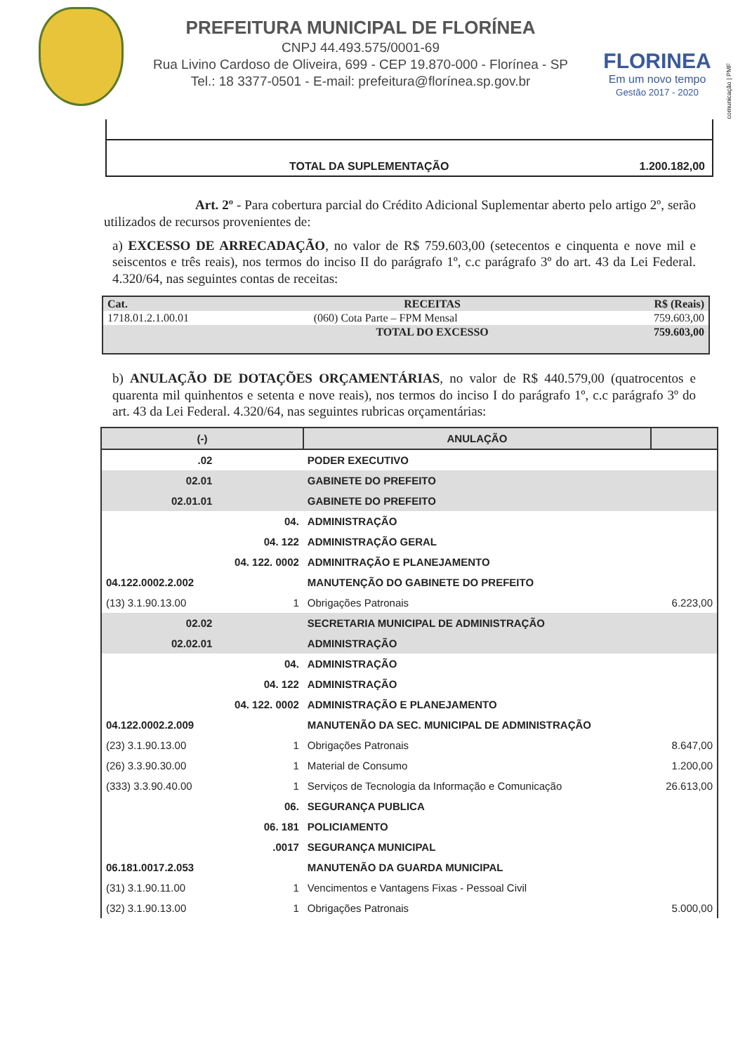comunicação | PMF
PREFEITURA MUNICIPAL DE FLORÍNEA
CNPJ 44.493.575/0001-69
Rua Livino Cardoso de Oliveira, 699 - CEP 19.870-000 - Florínea - SP
Tel.: 18 3377-0501 - E-mail: prefeitura@florínea.sp.gov.br
FLORINEA
Em um novo tempo
Gestão 2017 - 2020
TOTAL DA SUPLEMENTAÇÃO 1.200.182,00
Art. 2º - Para cobertura parcial do Crédito Adicional Suplementar aberto pelo artigo 2º, serão utilizados de recursos provenientes de:
a) EXCESSO DE ARRECADAÇÃO, no valor de R$ 759.603,00 (setecentos e cinquenta e nove mil e seiscentos e três reais), nos termos do inciso II do parágrafo 1º, c.c parágrafo 3º do art. 43 da Lei Federal. 4.320/64, nas seguintes contas de receitas:
| Cat. | RECEITAS | R$ (Reais) |
| 1718.01.2.1.00.01 | (060) Cota Parte – FPM Mensal | 759.603,00 |
| | TOTAL DO EXCESSO | 759.603,00 |
b) ANULAÇÃO DE DOTAÇÕES ORÇAMENTÁRIAS, no valor de R$ 440.579,00 (quatrocentos e quarenta mil quinhentos e setenta e nove reais), nos termos do inciso I do parágrafo 1º, c.c parágrafo 3º do art. 43 da Lei Federal. 4.320/64, nas seguintes rubricas orçamentárias:
| (-) | | ANULAÇÃO | |
| --- | --- | --- | --- |
| .02 | | PODER EXECUTIVO | |
| 02.01 | | GABINETE DO PREFEITO | |
| 02.01.01 | | GABINETE DO PREFEITO | |
| | 04. | ADMINISTRAÇÃO | |
| | 04. 122 | ADMINISTRAÇÃO GERAL | |
| | 04. 122. 0002 | ADMINITRAÇÃO E PLANEJAMENTO | |
| 04.122.0002.2.002 | | MANUTENÇÃO DO GABINETE DO PREFEITO | |
| (13) 3.1.90.13.00 | 1 | Obrigações Patronais | 6.223,00 |
| 02.02 | | SECRETARIA MUNICIPAL DE ADMINISTRAÇÃO | |
| 02.02.01 | | ADMINISTRAÇÃO | |
| | 04. | ADMINISTRAÇÃO | |
| | 04. 122 | ADMINISTRAÇÃO | |
| | 04. 122. 0002 | ADMINISTRAÇÃO E PLANEJAMENTO | |
| 04.122.0002.2.009 | | MANUTENÃO DA SEC. MUNICIPAL DE ADMINISTRAÇÃO | |
| (23) 3.1.90.13.00 | 1 | Obrigações Patronais | 8.647,00 |
| (26) 3.3.90.30.00 | 1 | Material de Consumo | 1.200,00 |
| (333) 3.3.90.40.00 | 1 | Serviços de Tecnologia da Informação e Comunicação | 26.613,00 |
| | 06. | SEGURANÇA PUBLICA | |
| | 06. 181 | POLICIAMENTO | |
| | .0017 | SEGURANÇA MUNICIPAL | |
| 06.181.0017.2.053 | | MANUTENÃO DA GUARDA MUNICIPAL | |
| (31) 3.1.90.11.00 | 1 | Vencimentos e Vantagens Fixas - Pessoal Civil | |
| (32) 3.1.90.13.00 | 1 | Obrigações Patronais | 5.000,00 |